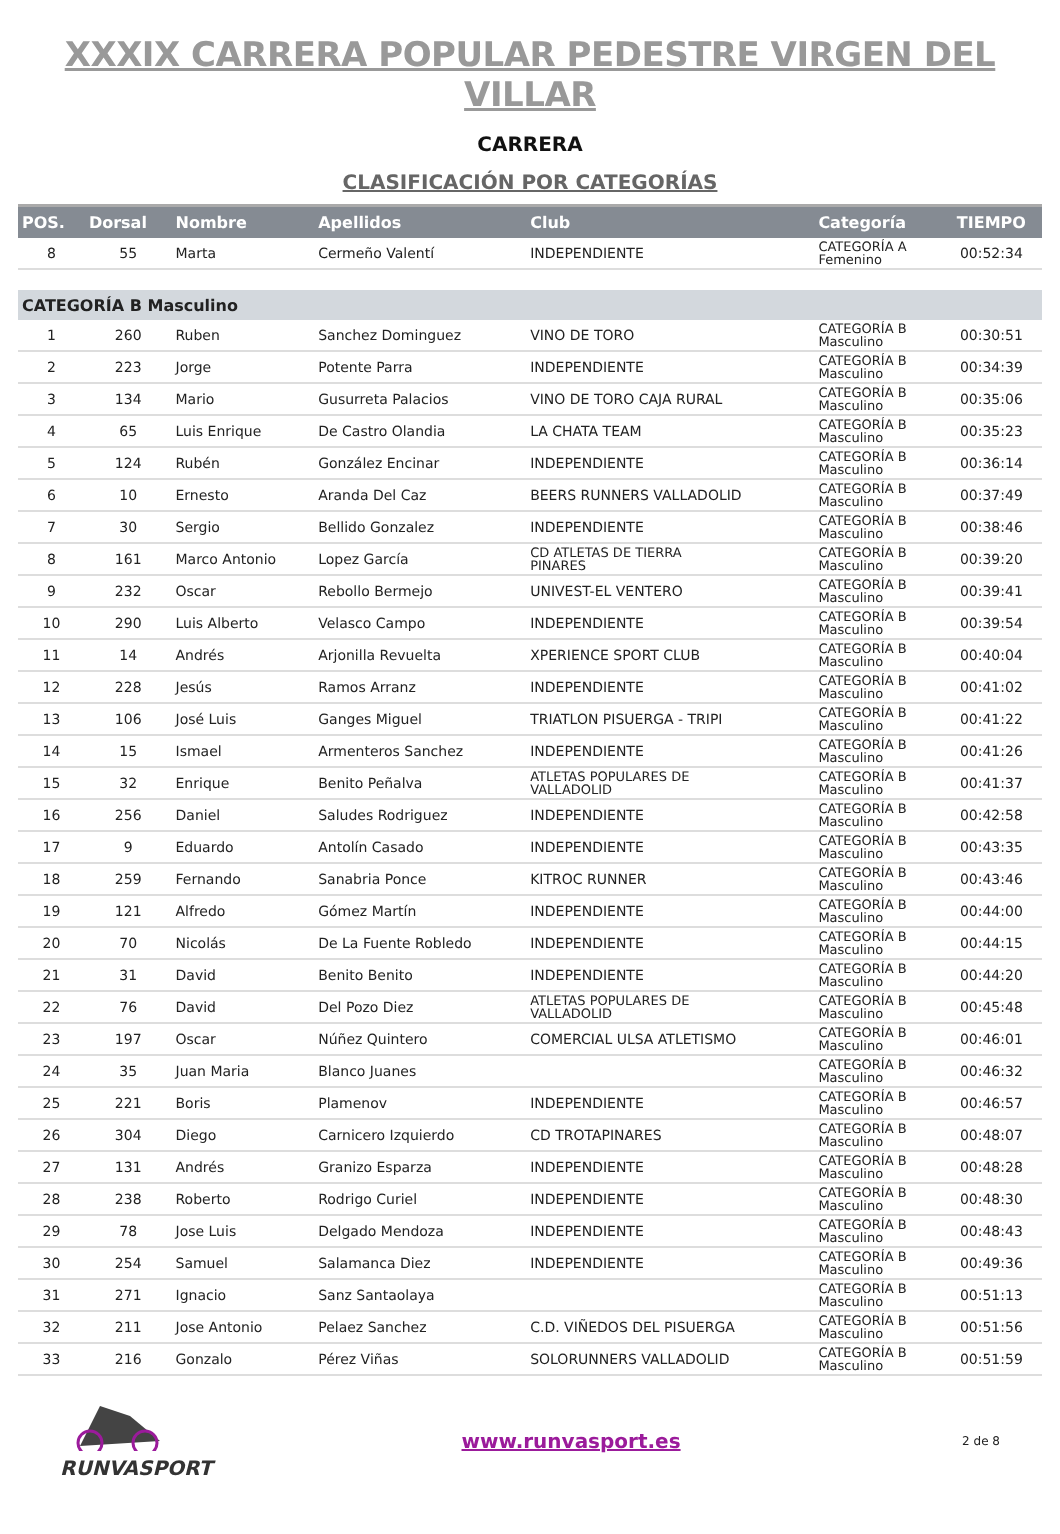XXXIX CARRERA POPULAR PEDESTRE VIRGEN DEL VILLAR
CARRERA
CLASIFICACIÓN POR CATEGORÍAS
| POS. | Dorsal | Nombre | Apellidos | Club | Categoría | TIEMPO |
| --- | --- | --- | --- | --- | --- | --- |
| 8 | 55 | Marta | Cermeño Valentí | INDEPENDIENTE | CATEGORÍA A Femenino | 00:52:34 |
| CATEGORÍA B Masculino | | | | | | |
| 1 | 260 | Ruben | Sanchez Dominguez | VINO DE TORO | CATEGORÍA B Masculino | 00:30:51 |
| 2 | 223 | Jorge | Potente Parra | INDEPENDIENTE | CATEGORÍA B Masculino | 00:34:39 |
| 3 | 134 | Mario | Gusurreta Palacios | VINO DE TORO CAJA RURAL | CATEGORÍA B Masculino | 00:35:06 |
| 4 | 65 | Luis Enrique | De Castro Olandia | LA CHATA TEAM | CATEGORÍA B Masculino | 00:35:23 |
| 5 | 124 | Rubén | González Encinar | INDEPENDIENTE | CATEGORÍA B Masculino | 00:36:14 |
| 6 | 10 | Ernesto | Aranda Del Caz | BEERS RUNNERS VALLADOLID | CATEGORÍA B Masculino | 00:37:49 |
| 7 | 30 | Sergio | Bellido Gonzalez | INDEPENDIENTE | CATEGORÍA B Masculino | 00:38:46 |
| 8 | 161 | Marco Antonio | Lopez García | CD ATLETAS DE TIERRA PINARES | CATEGORÍA B Masculino | 00:39:20 |
| 9 | 232 | Oscar | Rebollo Bermejo | UNIVEST-EL VENTERO | CATEGORÍA B Masculino | 00:39:41 |
| 10 | 290 | Luis Alberto | Velasco Campo | INDEPENDIENTE | CATEGORÍA B Masculino | 00:39:54 |
| 11 | 14 | Andrés | Arjonilla Revuelta | XPERIENCE SPORT CLUB | CATEGORÍA B Masculino | 00:40:04 |
| 12 | 228 | Jesús | Ramos Arranz | INDEPENDIENTE | CATEGORÍA B Masculino | 00:41:02 |
| 13 | 106 | José Luis | Ganges Miguel | TRIATLON PISUERGA - TRIPI | CATEGORÍA B Masculino | 00:41:22 |
| 14 | 15 | Ismael | Armenteros Sanchez | INDEPENDIENTE | CATEGORÍA B Masculino | 00:41:26 |
| 15 | 32 | Enrique | Benito Peñalva | ATLETAS POPULARES DE VALLADOLID | CATEGORÍA B Masculino | 00:41:37 |
| 16 | 256 | Daniel | Saludes Rodriguez | INDEPENDIENTE | CATEGORÍA B Masculino | 00:42:58 |
| 17 | 9 | Eduardo | Antolín Casado | INDEPENDIENTE | CATEGORÍA B Masculino | 00:43:35 |
| 18 | 259 | Fernando | Sanabria Ponce | KITROC RUNNER | CATEGORÍA B Masculino | 00:43:46 |
| 19 | 121 | Alfredo | Gómez Martín | INDEPENDIENTE | CATEGORÍA B Masculino | 00:44:00 |
| 20 | 70 | Nicolás | De La Fuente Robledo | INDEPENDIENTE | CATEGORÍA B Masculino | 00:44:15 |
| 21 | 31 | David | Benito Benito | INDEPENDIENTE | CATEGORÍA B Masculino | 00:44:20 |
| 22 | 76 | David | Del Pozo Diez | ATLETAS POPULARES DE VALLADOLID | CATEGORÍA B Masculino | 00:45:48 |
| 23 | 197 | Oscar | Núñez Quintero | COMERCIAL ULSA ATLETISMO | CATEGORÍA B Masculino | 00:46:01 |
| 24 | 35 | Juan Maria | Blanco Juanes | | CATEGORÍA B Masculino | 00:46:32 |
| 25 | 221 | Boris | Plamenov | INDEPENDIENTE | CATEGORÍA B Masculino | 00:46:57 |
| 26 | 304 | Diego | Carnicero Izquierdo | CD TROTAPINARES | CATEGORÍA B Masculino | 00:48:07 |
| 27 | 131 | Andrés | Granizo Esparza | INDEPENDIENTE | CATEGORÍA B Masculino | 00:48:28 |
| 28 | 238 | Roberto | Rodrigo Curiel | INDEPENDIENTE | CATEGORÍA B Masculino | 00:48:30 |
| 29 | 78 | Jose Luis | Delgado Mendoza | INDEPENDIENTE | CATEGORÍA B Masculino | 00:48:43 |
| 30 | 254 | Samuel | Salamanca Diez | INDEPENDIENTE | CATEGORÍA B Masculino | 00:49:36 |
| 31 | 271 | Ignacio | Sanz Santaolaya | | CATEGORÍA B Masculino | 00:51:13 |
| 32 | 211 | Jose Antonio | Pelaez Sanchez | C.D. VIÑEDOS DEL PISUERGA | CATEGORÍA B Masculino | 00:51:56 |
| 33 | 216 | Gonzalo | Pérez Viñas | SOLORUNNERS VALLADOLID | CATEGORÍA B Masculino | 00:51:59 |
RUNVASPORT www.runvasport.es
2 de 8